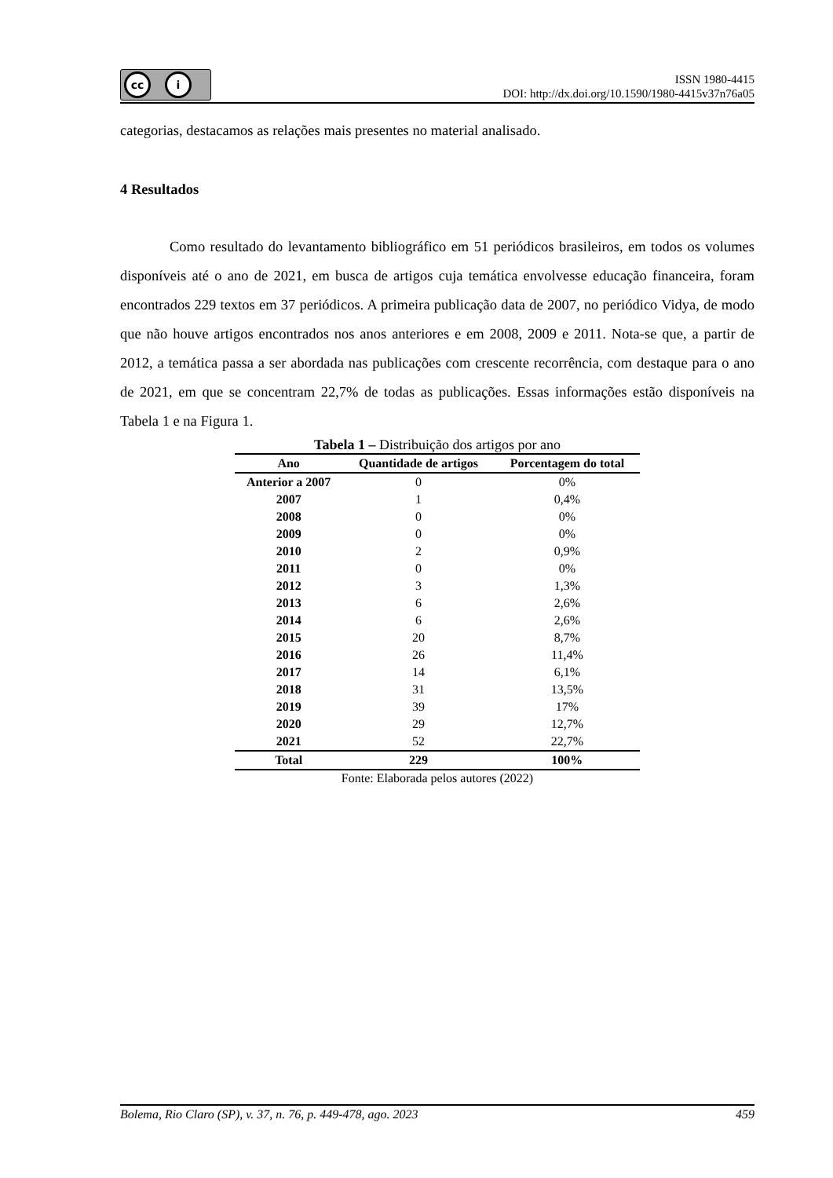cc i
ISSN 1980-4415
DOI: http://dx.doi.org/10.1590/1980-4415v37n76a05
categorias, destacamos as relações mais presentes no material analisado.
4 Resultados
Como resultado do levantamento bibliográfico em 51 periódicos brasileiros, em todos os volumes disponíveis até o ano de 2021, em busca de artigos cuja temática envolvesse educação financeira, foram encontrados 229 textos em 37 periódicos. A primeira publicação data de 2007, no periódico Vidya, de modo que não houve artigos encontrados nos anos anteriores e em 2008, 2009 e 2011. Nota-se que, a partir de 2012, a temática passa a ser abordada nas publicações com crescente recorrência, com destaque para o ano de 2021, em que se concentram 22,7% de todas as publicações. Essas informações estão disponíveis na Tabela 1 e na Figura 1.
Tabela 1 – Distribuição dos artigos por ano
| Ano | Quantidade de artigos | Porcentagem do total |
| --- | --- | --- |
| Anterior a 2007 | 0 | 0% |
| 2007 | 1 | 0,4% |
| 2008 | 0 | 0% |
| 2009 | 0 | 0% |
| 2010 | 2 | 0,9% |
| 2011 | 0 | 0% |
| 2012 | 3 | 1,3% |
| 2013 | 6 | 2,6% |
| 2014 | 6 | 2,6% |
| 2015 | 20 | 8,7% |
| 2016 | 26 | 11,4% |
| 2017 | 14 | 6,1% |
| 2018 | 31 | 13,5% |
| 2019 | 39 | 17% |
| 2020 | 29 | 12,7% |
| 2021 | 52 | 22,7% |
| Total | 229 | 100% |
Fonte: Elaborada pelos autores (2022)
Bolema, Rio Claro (SP), v. 37, n. 76, p. 449-478, ago. 2023 459